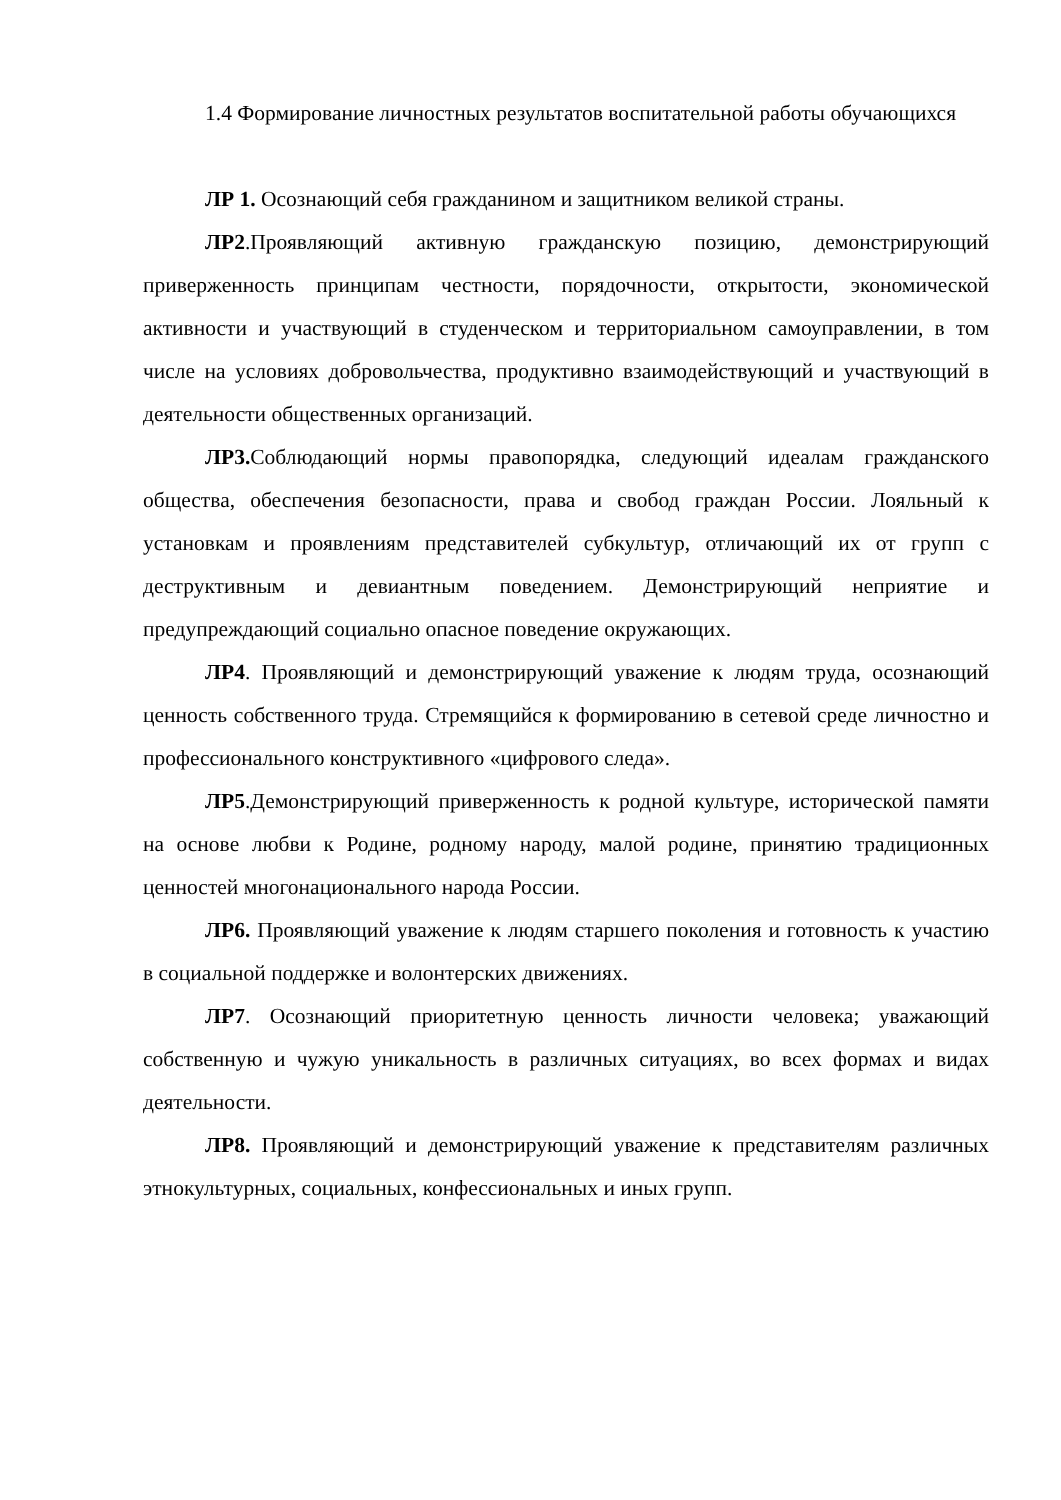1.4 Формирование личностных результатов воспитательной работы обучающихся
ЛР 1. Осознающий себя гражданином и защитником великой страны.
ЛР2.Проявляющий активную гражданскую позицию, демонстрирующий приверженность принципам честности, порядочности, открытости, экономической активности и участвующий в студенческом и территориальном самоуправлении, в том числе на условиях добровольчества, продуктивно взаимодействующий и участвующий в деятельности общественных организаций.
ЛР3. Соблюдающий нормы правопорядка, следующий идеалам гражданского общества, обеспечения безопасности, права и свобод граждан России. Лояльный к установкам и проявлениям представителей субкультур, отличающий их от групп с деструктивным и девиантным поведением. Демонстрирующий неприятие и предупреждающий социально опасное поведение окружающих.
ЛР4. Проявляющий и демонстрирующий уважение к людям труда, осознающий ценность собственного труда. Стремящийся к формированию в сетевой среде личностно и профессионального конструктивного «цифрового следа».
ЛР5.Демонстрирующий приверженность к родной культуре, исторической памяти на основе любви к Родине, родному народу, малой родине, принятию традиционных ценностей многонационального народа России.
ЛР6. Проявляющий уважение к людям старшего поколения и готовность к участию в социальной поддержке и волонтерских движениях.
ЛР7. Осознающий приоритетную ценность личности человека; уважающий собственную и чужую уникальность в различных ситуациях, во всех формах и видах деятельности.
ЛР8. Проявляющий и демонстрирующий уважение к представителям различных этнокультурных, социальных, конфессиональных и иных групп.